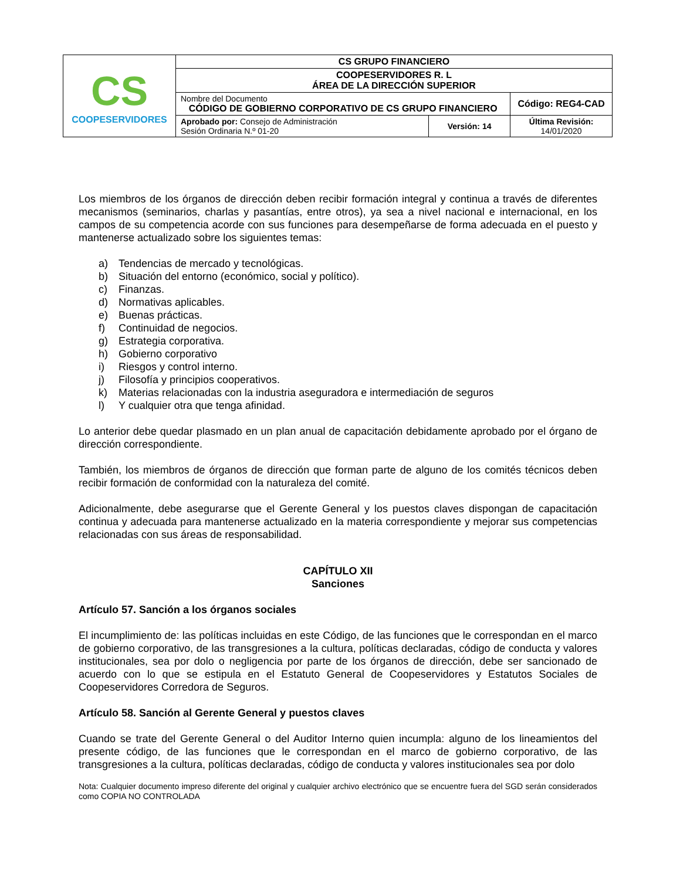| CS COOPESERVIDORES | CS GRUPO FINANCIERO | | |
| | COOPESERVIDORES R. L ÁREA DE LA DIRECCIÓN SUPERIOR | | |
| | Nombre del Documento CÓDIGO DE GOBIERNO CORPORATIVO DE CS GRUPO FINANCIERO | | Código: REG4-CAD |
| | Aprobado por: Consejo de Administración Sesión Ordinaria N.º 01-20 | Versión: 14 | Última Revisión: 14/01/2020 |
Los miembros de los órganos de dirección deben recibir formación integral y continua a través de diferentes mecanismos (seminarios, charlas y pasantías, entre otros), ya sea a nivel nacional e internacional, en los campos de su competencia acorde con sus funciones para desempeñarse de forma adecuada en el puesto y mantenerse actualizado sobre los siguientes temas:
a) Tendencias de mercado y tecnológicas.
b) Situación del entorno (económico, social y político).
c) Finanzas.
d) Normativas aplicables.
e) Buenas prácticas.
f) Continuidad de negocios.
g) Estrategia corporativa.
h) Gobierno corporativo
i) Riesgos y control interno.
j) Filosofía y principios cooperativos.
k) Materias relacionadas con la industria aseguradora e intermediación de seguros
l) Y cualquier otra que tenga afinidad.
Lo anterior debe quedar plasmado en un plan anual de capacitación debidamente aprobado por el órgano de dirección correspondiente.
También, los miembros de órganos de dirección que forman parte de alguno de los comités técnicos deben recibir formación de conformidad con la naturaleza del comité.
Adicionalmente, debe asegurarse que el Gerente General y los puestos claves dispongan de capacitación continua y adecuada para mantenerse actualizado en la materia correspondiente y mejorar sus competencias relacionadas con sus áreas de responsabilidad.
CAPÍTULO XII
Sanciones
Artículo 57. Sanción a los órganos sociales
El incumplimiento de: las políticas incluidas en este Código, de las funciones que le correspondan en el marco de gobierno corporativo, de las transgresiones a la cultura, políticas declaradas, código de conducta y valores institucionales, sea por dolo o negligencia por parte de los órganos de dirección, debe ser sancionado de acuerdo con lo que se estipula en el Estatuto General de Coopeservidores y Estatutos Sociales de Coopeservidores Corredora de Seguros.
Artículo 58. Sanción al Gerente General y puestos claves
Cuando se trate del Gerente General o del Auditor Interno quien incumpla: alguno de los lineamientos del presente código, de las funciones que le correspondan en el marco de gobierno corporativo, de las transgresiones a la cultura, políticas declaradas, código de conducta y valores institucionales sea por dolo
Nota: Cualquier documento impreso diferente del original y cualquier archivo electrónico que se encuentre fuera del SGD serán considerados como COPIA NO CONTROLADA